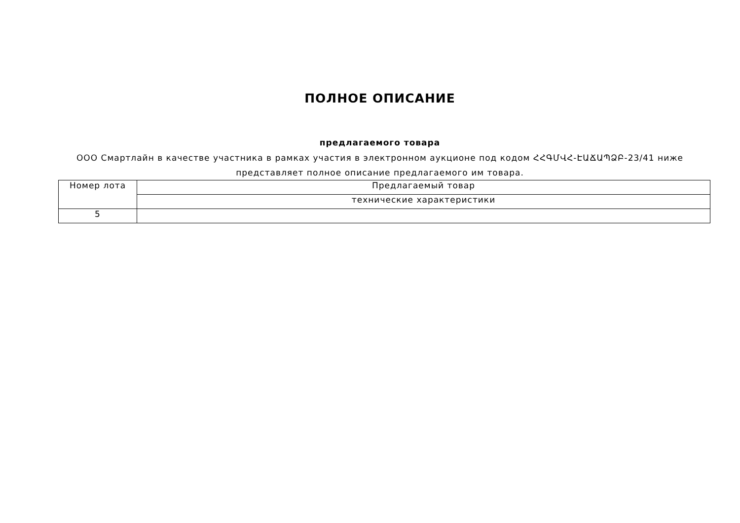ПОЛНОЕ ОПИСАНИЕ
предлагаемого товара
ООО Смартлайн в качестве участника в рамках участия в электронном аукционе под кодом ՀՀԳՄՎՀ-ԷԱՃԱՊՁԲ-23/41 ниже представляет полное описание предлагаемого им товара.
| Номер лота | Предлагаемый товар |
| | технические характеристики |
| 5 | |